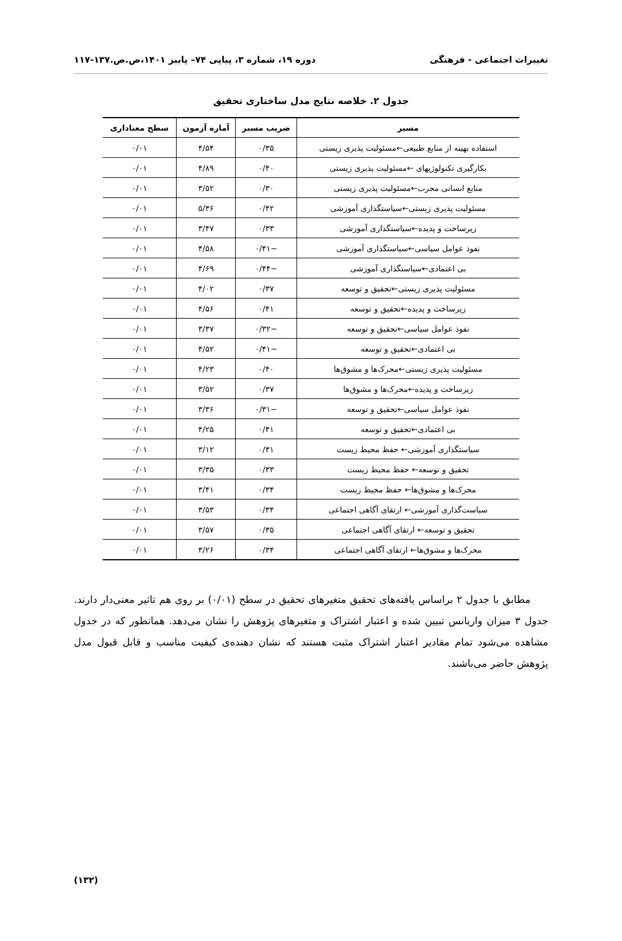تغییرات اجتماعی - فرهنگی دوره ۱۹، شماره ۳، پیاپی ۷۴– پاییز ۱۴۰۱،ص.ص.۱۳۷-۱۱۷
جدول ۲. خلاصه نتایج مدل ساختاری تحقیق
| مسیر | ضریب مسیر | آماره آزمون | سطح معناداری |
| --- | --- | --- | --- |
| استفاده بهینه از منابع طبیعی←مسئولیت پذیری زیستی | ۰/۳۵ | ۴/۵۴ | ۰/۰۱ |
| بکارگیری تکنولوژیهای ←مسئولیت پذیری زیستی | ۰/۴۰ | ۴/۸۹ | ۰/۰۱ |
| منابع انسانی مجرب←مسئولیت پذیری زیستی | ۰/۳۰ | ۳/۵۲ | ۰/۰۱ |
| مسئولیت پذیری زیستی←سیاستگذاری آموزشی | ۰/۴۲ | ۵/۳۶ | ۰/۰۱ |
| زیرساخت و پدیده←سیاستگذاری آموزشی | ۰/۳۳ | ۳/۴۷ | ۰/۰۱ |
| نفوذ عوامل سیاسی←سیاستگذاری آموزشی | −۰/۴۱ | ۴/۵۸ | ۰/۰۱ |
| بی اعتمادی←سیاستگذاری آموزشی | −۰/۴۴ | ۴/۶۹ | ۰/۰۱ |
| مسئولیت پذیری زیستی←تحقیق و توسعه | ۰/۳۷ | ۴/۰۲ | ۰/۰۱ |
| زیرساخت و پدیده←تحقیق و توسعه | ۰/۴۱ | ۴/۵۶ | ۰/۰۱ |
| نفوذ عوامل سیاسی←تحقیق و توسعه | −۰/۳۲ | ۳/۳۷ | ۰/۰۱ |
| بی اعتمادی←تحقیق و توسعه | −۰/۴۱ | ۴/۵۲ | ۰/۰۱ |
| مسئولیت پذیری زیستی←محرک‌ها و مشوق‌ها | ۰/۴۰ | ۴/۲۳ | ۰/۰۱ |
| زیرساخت و پدیده←محرک‌ها و مشوق‌ها | ۰/۳۷ | ۳/۵۲ | ۰/۰۱ |
| نفوذ عوامل سیاسی←تحقیق و توسعه | −۰/۳۱ | ۳/۳۶ | ۰/۰۱ |
| بی اعتمادی←تحقیق و توسعه | ۰/۴۱ | ۴/۲۵ | ۰/۰۱ |
| سیاستگذاری آموزشی← حفظ محیط زیست | ۰/۳۱ | ۳/۱۲ | ۰/۰۱ |
| تحقیق و توسعه← حفظ محیط زیست | ۰/۳۳ | ۳/۳۵ | ۰/۰۱ |
| محرک‌ها و مشوق‌ها← حفظ محیط زیست | ۰/۳۴ | ۳/۴۱ | ۰/۰۱ |
| سیاست‌گذاری آموزشی← ارتقای آگاهی اجتماعی | ۰/۳۴ | ۳/۵۳ | ۰/۰۱ |
| تحقیق و توسعه← ارتقای آگاهی اجتماعی | ۰/۳۵ | ۳/۵۷ | ۰/۰۱ |
| محرک‌ها و مشوق‌ها← ارتقای آگاهی اجتماعی | ۰/۳۴ | ۳/۲۶ | ۰/۰۱ |
مطابق با جدول ۲ براساس یافته‌های تحقیق متغیرهای تحقیق در سطح (۰/۰۱) بر روی هم تاثیر معنی‌دار دارند. جدول ۳ میزان واریانس تبیین شده و اعتبار اشتراک و متغیرهای پژوهش را نشان می‌دهد. همانطور که در جدول مشاهده می‌شود تمام مقادیر اعتبار اشتراک مثبت هستند که نشان دهنده‌ی کیفیت مناسب و قابل قبول مدل پژوهش حاضر می‌باشند.
(۱۳۲)